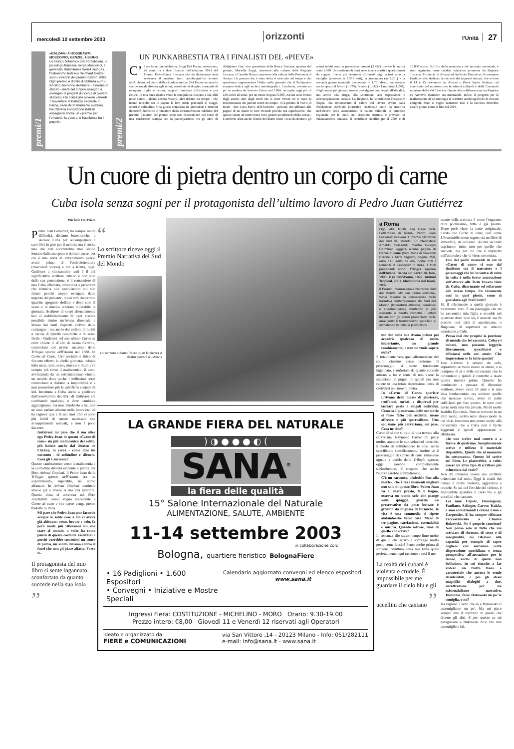mercoledì 10 settembre 2003 orizzonti l'Unità 27
premi/1
«BALZAN» A HOBSBAWM, MOSCOVICI, GENZEL, HSIUNG
Lo storico britannico Eric Hobsbawm, lo psicologo francese Serge Moscovici, il genetista statunitense Wen-Hsiung Li, l'astronomo tedesco Reinhard Genzel sono i vincitori del premio Balzan 2003. Ogni premio è dotato di 650mila euro (i vincitori dovranno destinare - a norma di statuto - metà del proprio assegno a sostegno di progetti di ricerca di giovani studiosi) e la consegna avverrà venerdì 7 novembre al Palazzo Federale di Berna, sede del Parlamento svizzero. Nel 2004 la Fondazione Balzan assegnerà anche un «premio per l'umanità, la pace e la fratellanza fra i popoli».
premi/2
UN PUNKABBESTIA TRA I FINALISTI DEL «PIEVE»
C’ è anche un punkabbestia, Luigi Del Pezzo, salernitano, 26 anni, tra i dieci finalisti dell'edizione 2033 del Premio Pieve-Banca Toscana che da diciannove anni seleziona il miglior testo autobiografico inviato all'Archivio del diario della cittadina aretina. Del Pezzo racconta la sua personale discesa agli inferi, costellata di droghe, comunità di recupero, fughe e ritorni, rapporti familiari difficoltosi e poi ricuciti in una lenta risalita verso la tranquillità. Insieme a lui, altri nove autori - alcuni ancora viventi, altri defunti da tempo - che hanno raccolto fra le pagine le loro storie personali di viaggi, amori e solitudine. Una giuria composta da giornalisti e letterati decreterà domenica il vincitore della diciannovesima edizione del premio. I numeri del premio sono stati illustrati ieri nel corso di una conferenza stampa con la partecipazione, tra gli altri, di Aldighiero Fini, vice presidente della Banca Toscana, sponsor del premio, Mariella Zoppi, assessore alla cultura della Regione Toscana, e Camillo Brezzi, assessore alla cultura della Provincia di Arezzo. Un premio che, è stato detto, è cresciuto nel tempo e che quest'anno rappresenterà l'Italia nella giornata che il Parlamento europeo dedica agli archivi autobiografici. L'archivio, avviato un po' in sordina da Saverio Tutino nel 1984, raccoglie oggi più di 250 scritti all'anno, per un totale di quasi 5.000. Alcuni sono inviati dagli autori, altri dagli eredi che si sono trovati tra le mani la testimonianza dei parenti morti da tempo. «Un premio di vivi e di morti - dice Luca Ricci, dell'Archivio - persone che affidano alle pagine di un diario le loro vicende piccole ma significative, che spesso vanno ad intrecciarsi con i grandi accadimenti della storia». L'archivio sfata anche il mito del diario come «cosa da donne»: gli autori infatti sono in prevalenza uomini (2.432), mentre le autrici sono 1.939. Un centinaio di diari sono invece scritti a quattro mani da coppie. I temi più ricorrenti affrontati dagli autori sono la famiglia (presente in 2.571 testi), la giovinezza (in 2.261) e la seconda guerra mondiale (raccontata in 1.751 diari), ma trovano anche spazio il lavoro (1.379), l'amore (1.332) e l'amicizia (1.240). Negli autori più giovani invece prevalgono temi legati all'attualità, ma anche alla droga, alla solitudine, alla depressione e all'emarginazione sociale. La Regione, ha sottolineato l'assessore Zoppi, «ha riconosciuto il valore del lavoro svolto dalla Fondazione Archivio Diaristico Nazionale tanto da inserirla nell'elenco delle associazioni di valore culturale di interesse regionale per le quali, nel prossimo triennio, è previsto un finanziamento annuale. Il contributo stabilito per il 2003 è di 15.000 euro». Sul filo della memoria e del racconto personale, è stato aggiunto, corre un'altra iniziativa promossa da Regione Toscana, Provincia di Arezzo ed Archivio Diaristico: il convegno Esuli pensieri dedicato ai racconti dei migranti toscani, che si terrà il 14 e 15 novembre tra Arezzo e Pieve Santo Stefano, col contributo del ministero per le attività culturali e della Comunità montana della Val Tiberina. Grazie alla collaborazione tra Regione ed Archivio diaristico sta maturando, infine, il progetto per la realizzazione di un'antologia di scritture autobiografiche di toscani emigrati. Sono al vaglio numerosi testi e la raccolta dovrebbe essere pronta entro la fine del 2004.
Un cuore di pietra dentro un corpo di carne
Cuba isola senza sogni per il protagonista dell’ultimo lavoro di Pedro Juan Gutiérrez
Michele De Mieri
Pedro Juan Gutiérrez, ha sempre molte difficoltà, diciamo burocratiche, a lasciare Cuba per accompagnare i suoi libri in giro per il mondo, ma è anche uno che non accetterebbe mai l'esilio lontano dalla sua gente e dal suo paese, per cui è una sorta di avvenimento averlo avuto prima al Festivaletterature (mercoledì scorso) e poi a Roma, oggi. Gutiérrez a cinquantatre anni è il più significativo scrittore cubano e non solo della sua generazione, è il romanziere di una Cuba affamata, stracciona e prostituta che rinuncia alle speculazioni sul suo futuro perché troppo occupata dalle urgenze del presente, in cui tutti rincorrono qualche agognato dollaro e dove solo il sesso e la musica rendono tollerabile la giornata. Scrittore di corpi sfrenatamente tesi al soddisfacimento di ogni piacere possibile dentro un'Avana diroccata e invasa dai tanti disperati arrivati dalle campagne - ma anche dai milioni di turisti a caccia di tipicità caraibiche e di sesso facile - Gutiérrez col suo ultimo Carne di cane chiude il «Ciclo di Avana Centro», cominciato col primo successo della Trilogia sporca dell'Avana nel 1988. In Carne di Cane, libro asciutto e lirico di ficcante effetto, la «bella giornata» cubana tutta mare, sole, sesso, musica e rhum vira sempre più verso il malinconico, il nero, avviluppata da un esistenzialismo cinico, un mondo dove anche i bellissimi corpi cominciano a disfarsi, a imputridirsi e a non promettere più le salvifiche scopate di ieri. Insomma a Cuba anche a giudicare dall'osservatorio dei libri di Gutiérrez sta cambiando qualcosa, e deve cambiare aggiungiamo, ma non chiedetelo a lui, non ne ama parlare almeno nelle interviste, ed ha ragione qua e là nei suoi libri ci sono più indizi di questo malessere che accoppiamenti sessuali, e non è poco davvero.
Gutiérrez mi pare che il suo alter ego Pedro Juan in questo «Carne di cane» sia più malinconico del solito, più isolato anche dal chiasso de l'Avana, in cerca - come dice un racconto - di solitudine e silenzio. Cosa gli è successo?
Questo cambiamento verso la malinconia e la solitudine diventa evidente a partire dal libro Animal Tropical. Il Pedro Juan della Trilogia sporca dell'Avana era un sopravvissuto, superstite, un uomo affamato. In Animal Tropical comincia invece già a vivere la sua vita interiore. Questa linea si accentua nel libro Insaziabile Uomo Ragno precedente a Carne di cane e che spero venga presto tradotto in Italia.
Mi pare che Pedro Juan pur facendo sempre le solite cose a cui ci aveva già abituato: sesso, bevute e ozio, fa però molte più riflessioni sul suo stare al mondo, a volte ha come paura di questo costante ascoltarsi e perciò vorrebbe costruirsi un cuore di pietra, un solido cinismo contro il fuori che non gli piace affatto. Forse te-
Il protagonista del mio libro si sente ingannato, sconfortato da quanto succede nella sua isola ”
“
Lo scrittore riceve oggi il Premio Narrativa del Sud del Mondo
Lo scrittore cubano Pedro Juan Gutiérrez A destra giovani a L'Avana
LA GRANDE FIERA DEL NATURALE
) ◑ ● ● ● ◐ (
SANA<sup>®</sup>
la fiera delle qualità
15° Salone Internazionale del Naturale
ALIMENTAZIONE, SALUTE, AMBIENTE
11-14 settembre 2003
in collaborazione con:
Bologna, quartiere fieristico BolognaFiere
• 16 Padiglioni • 1.600 Espositori
• Convegni • Iniziative e Mostre Speciali
Calendario aggiornato convegni ed elenco espositori: www.sana.it
Ingressi Fiera: COSTITUZIONE - MICHELINO - MORO Orario: 9.30-19.00
Prezzo intero: €8,00 Giovedì 11 e Venerdì 12 riservati agli Operatori
ideato e organizzato da:
FIERE e COMUNICAZIONI
via San Vittore ,14 - 20123 Milano - Info: 051/282111
e-mail: info@sana.it - www.sana.it
a Roma
Oggi alle 18,30, alla Casa delle Letterature di Roma, Pedro Juan Gutiérrez riceverà il Premio Narrativa del Sud del Mondo. Lo intervisterà Arnaldo Colasanti, mentre Giorgio Carminati leggerà alcune pagine di Carne di cane (traduzione di Giovanni Barone e Mirta Vignatti, pagine 150, euro 14), edito da e/o, come tutti i romanzi di Gutierréz in Italia. I titoli precedenti sono: Trilogia sporca dell'Avana, Senza un cazzo da fare, 1998, Il re dell'Avana, 1999, Animal Tropical, 2001, Malinconia dei leoni, 2002.
Il Premio Internazionale Narrativa Sud del Mondo, alla sua prima edizione, vuole favorire la conoscenza della narrativa contemporanea del Sud del Mondo (letteratura africana, caraibica e sudamericana), mettendo in più costante e diretto contatto i lettori italiani con gli autori provenienti dalle aree sotto il trentottesimo parallelo e stimolando in Italia la produzione
me che nella sua Avana prima poi accadrà qualcosa di molto importante, un grande cambiamento, e non ne vuole sapere nulla?
È totalmente vera quell'affermazione del solito cinismo verso l'esterno. Il personaggio si sente totalmente ingannato, sconfortato da quanto succede attorno a lui e sente di non avere la situazione in pugno. E quindi per non cadere in una totale depressione cerca di costruirsi un cuore di pietra.
In «Carne di Cane» sparisce L'Avana delle masse di jeneteras, truffatori, turisti, e disperati per lasciare posto a singoli individui. Come se il panorama delle sue storie si fosse fatto più asciutto, meno affresco e più iperrealismo. Una soluzione più carveriana, mi pare. Cosa ne dice?
Credo di sì che si tratti di una trovata alla carveriana. Raymond Carver mi piace molto, ammiro le sue soluzioni tecniche, il modo di sottintendere le cose senza specificarle specificamente. Inoltre se il personaggio di Carne di cane rimanesse uguale a quello della Trilogia sporca, oggi sarebbe completamente schizofrenico. E sospetto che anche l'autore sarebbe schizofrenico.
C'è un racconto, «Infedele fino alla morte», che è tra i momenti migliori non solo di questo libro: Pedro Juan va al mare presto, fa il bagno, osserva un uomo solo che piange sulla spiaggia, guarda un preservativo da poco buttato è gremito da migliaia di formiche, la vita è una commedia si ripete andandosene verso casa. Meno di tre pagine, rarefazione, essenzialità e misura. Quanto sottrae, lima di quello che scrive?
In sostanza allo stesso tempo limo molto di quello che scrivo e sottraggo molto poco, come faccio? Penso molto prima di scrivere. Strutturo nella mia testa quasi perfettamente ogni racconto e così il mo-
La realtà dei cubani è violenta e crudele. È impossibile per me guardare il cielo blu e gli uccellini che cantano ”
mento della scrittura è come l'orgasmo, dura pochissimo, tutto è già pronto. Dopo però viene la parte artigianale. Credo che Carne di cane, così come L'insaziabile uomo ragno, sia un libro di atmosfera, di universo. Alcuni racconti esprimono tutto, non per quello che succede, ma per ciò che è implicito nell'atmosfera che vi viene raccontata.
Uno dei pochi momenti in cui in «Carne di cane» si esce dal dualismo tra il narratore e i personaggi che lui incontra di volta in volta è nella breve annotazione sull'attacco alle Twin Towers visto da Cuba, disarmante ed esilarante allo stesso tempo. Fu veramente così in quei giorni, come si guardava agli Stati Uniti?
Sì, il riferimento a quella giornata è totalmente vero. È un passaggio che mi ha raccontato mia figlia e accadde nel quartiere dove vive lei, è assurdo ma fu proprio così tutti si aspettavano, o fingevano di aspettarsi un attacco americano a Cuba.
Pensa mai che proprio la porzione di mondo che lei racconta, Cuba e i cubani, non possono leggerla liberamente, specchiarsi o rifiutarsi nelle sue storie. Che impressione le fa tutto questo?
Uno scrittore è sempre da solo, soprattutto se vuole essere se stesso, e si compone di sé e delle circostanze che lo circondano e quindi è costretto a usare questa materia prima. Quando ho cominciato a pensare di diventare scrittore, avevo circa 18 anni e la mia idea fondamentale era scrivere quello che nessuno scrive, avere le palle sufficienti per fare questo. Io sono così anche nella mia vita privata. Mi dà molto fastidio l'ipocrisia. Non so scrivere in un altro modo, scrivo nello stesso modo in cui vivo. Insomma non penso molto alla circostanza che a Cuba non è facile leggermi e quindi apprezzarmi o rifiutarmi.
«Io non scrivo mai contro o a favore di qualcuno. Semplicemente scrivo e utilizzo il materiale disponibile. Quello che al momento ho sottomano». Questo lei scrive nel libro. Le piacerebbe, a volte, essere un altro tipo di scrittore più svincolato dal reale?
Non mi interessa essere uno scrittore svincolato dal reale. Oggi la realtà dei cubani è molto violenta, aggressiva e crudele. Se sei nel l'occhio del ciclone, è impossibile guardare il cielo blu e gli uccellini che cantano.
Lei ama Capote, Hemingway, Faulkner, Salinger, Carver, Kakfa, e suoi connazionali Lezama Lima e Carpentier. E ha sempre rifiutato l'accostamento a Charles Bukowski. Ne è proprio convinto? Non penso solo al fatto che voi scriviate di sbronze, di sesso e di marginalità, mi riferisco alla capacità per esempio di saper cogliere con sarcasmo certa disperazione quotidiana e senza prospettiva, all'attrazione per le donne, anche di quelle non bellissime, in cui riuscite a far vedere un tratto fisico e caratteriale che ancora le rende desiderabili, e poi gli stessi magnifici dialoghi a due, un'attrazione per un esistenzialismo narrativo. Insomma, forse Bukowski un po' le somiglia, o no?
Ha ragione. Credo che io e Bukowski ci assomigliamo un po'. Ma mi piace sempre dire il contrario di quello che dicono gli altri. E per questo se mi paragonano a Bukowski dico che non assomiglio a lui.